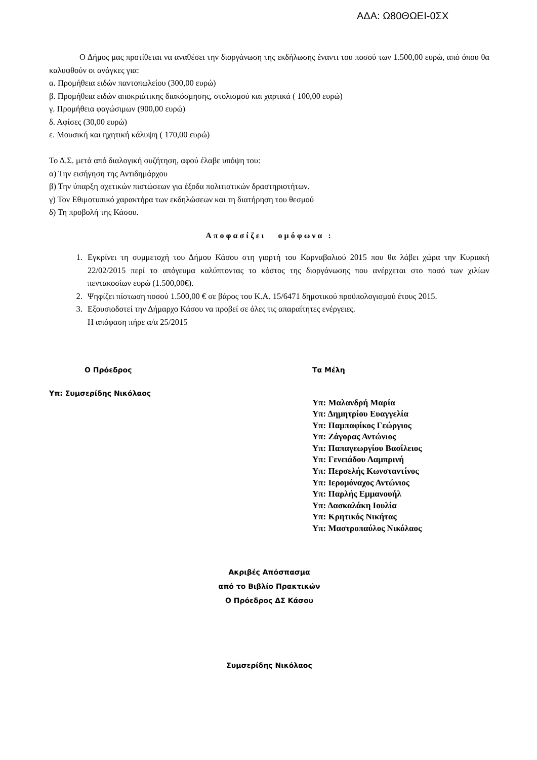ΑΔΑ: Ω80ΘΩΕΙ-0ΣΧ
Ο Δήμος μας προτίθεται να αναθέσει την διοργάνωση της εκδήλωσης έναντι του ποσού των 1.500,00 ευρώ, από όπου θα καλυφθούν οι ανάγκες για:
α. Προμήθεια ειδών παντοπωλείου (300,00 ευρώ)
β. Προμήθεια ειδών αποκριάτικης διακόσμησης, στολισμού και χαρτικά ( 100,00 ευρώ)
γ. Προμήθεια φαγώσιμων (900,00 ευρώ)
δ. Αφίσες (30,00 ευρώ)
ε. Μουσική και ηχητική κάλυψη ( 170,00 ευρώ)
Το Δ.Σ. μετά από διαλογική συζήτηση, αφού έλαβε υπόψη του:
α) Την εισήγηση της Αντιδημάρχου
β) Την ύπαρξη σχετικών πιστώσεων για έξοδα πολιτιστικών δραστηριοτήτων.
γ) Τον Εθιμοτυπικό χαρακτήρα των εκδηλώσεων και τη διατήρηση του θεσμού
δ) Τη προβολή της Κάσου.
Αποφασίζει ομόφωνα :
1. Εγκρίνει τη συμμετοχή του Δήμου Κάσου στη γιορτή του Καρναβαλιού 2015 που θα λάβει χώρα την Κυριακή 22/02/2015 περί το απόγευμα καλύπτοντας το κόστος της διοργάνωσης που ανέρχεται στο ποσό των χιλίων πεντακοσίων ευρώ (1.500,00€).
2. Ψηφίζει πίστωση ποσού 1.500,00 € σε βάρος του Κ.Α. 15/6471 δημοτικού προϋπολογισμού έτους 2015.
3. Εξουσιοδοτεί την Δήμαρχο Κάσου να προβεί σε όλες τις απαραίτητες ενέργειες.
Η απόφαση πήρε α/α 25/2015
Ο Πρόεδρος
Υπ: Συμσερίδης Νικόλαος
Τα Μέλη
Υπ: Μαλανδρή Μαρία
Υπ: Δημητρίου Ευαγγελία
Υπ: Παμπαφίκος Γεώργιος
Υπ: Ζάγορας Αντώνιος
Υπ: Παπαγεωργίου Βασίλειος
Υπ: Γενειάδου Λαμπρινή
Υπ: Περσελής Κωνσταντίνος
Υπ: Ιερομόναχος Αντώνιος
Υπ: Παρλής Εμμανουήλ
Υπ: Δασκαλάκη Ιουλία
Υπ: Κρητικός Νικήτας
Υπ: Μαστροπαύλος Νικόλαος
Ακριβές Απόσπασμα
από το Βιβλίο Πρακτικών
Ο Πρόεδρος ΔΣ Κάσου
Συμσερίδης Νικόλαος